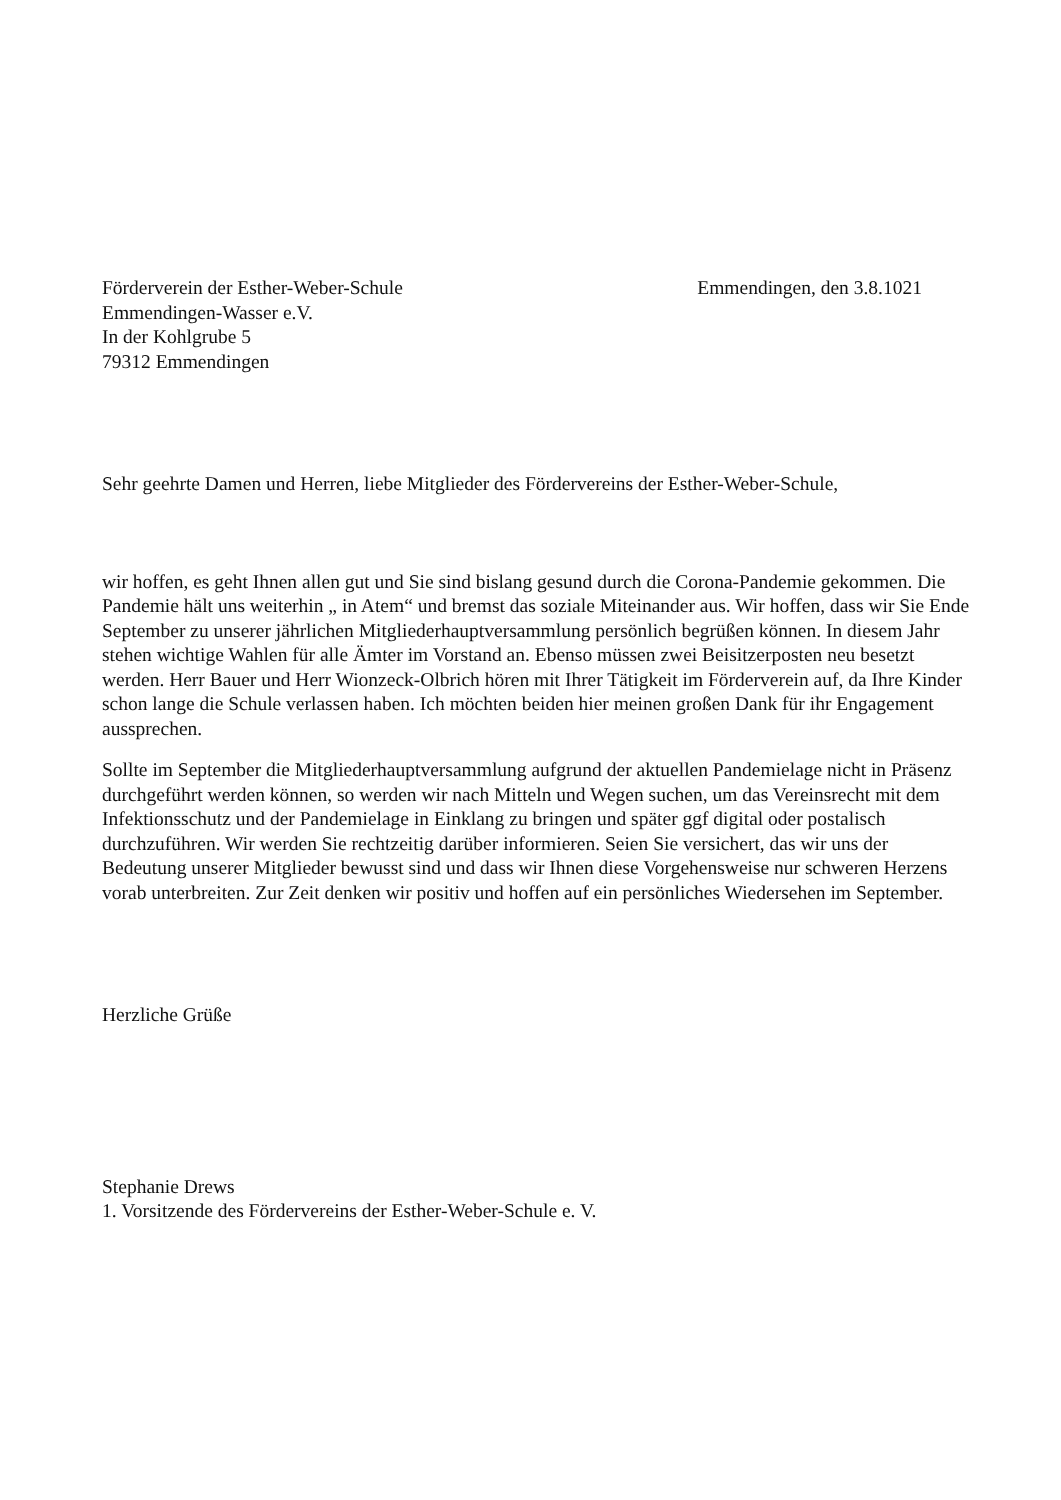Förderverein der Esther-Weber-Schule Emmendingen, den 3.8.1021
Emmendingen-Wasser e.V.
In der Kohlgrube 5
79312 Emmendingen
Sehr geehrte Damen und Herren, liebe Mitglieder des Fördervereins der Esther-Weber-Schule,
wir hoffen, es geht Ihnen allen gut und Sie sind bislang gesund durch die Corona-Pandemie gekommen. Die Pandemie hält uns weiterhin „ in Atem“ und bremst das soziale Miteinander aus. Wir hoffen, dass wir Sie Ende September zu unserer jährlichen Mitgliederhauptversammlung persönlich begrüßen können. In diesem Jahr stehen wichtige Wahlen für alle Ämter im Vorstand an. Ebenso müssen zwei Beisitzerposten neu besetzt werden. Herr Bauer und Herr Wionzeck-Olbrich hören mit Ihrer Tätigkeit im Förderverein auf, da Ihre Kinder schon lange die Schule verlassen haben. Ich möchten beiden hier meinen großen Dank für ihr Engagement aussprechen.
Sollte im September die Mitgliederhauptversammlung aufgrund der aktuellen Pandemielage nicht in Präsenz durchgeführt werden können, so werden wir nach Mitteln und Wegen suchen, um das Vereinsrecht mit dem Infektionsschutz und der Pandemielage in Einklang zu bringen und später ggf digital oder postalisch durchzuführen. Wir werden Sie rechtzeitig darüber informieren. Seien Sie versichert, das wir uns der Bedeutung unserer Mitglieder bewusst sind und dass wir Ihnen diese Vorgehensweise nur schweren Herzens vorab unterbreiten. Zur Zeit denken wir positiv und hoffen auf ein persönliches Wiedersehen im September.
Herzliche Grüße
Stephanie Drews
1. Vorsitzende des Fördervereins der Esther-Weber-Schule e. V.